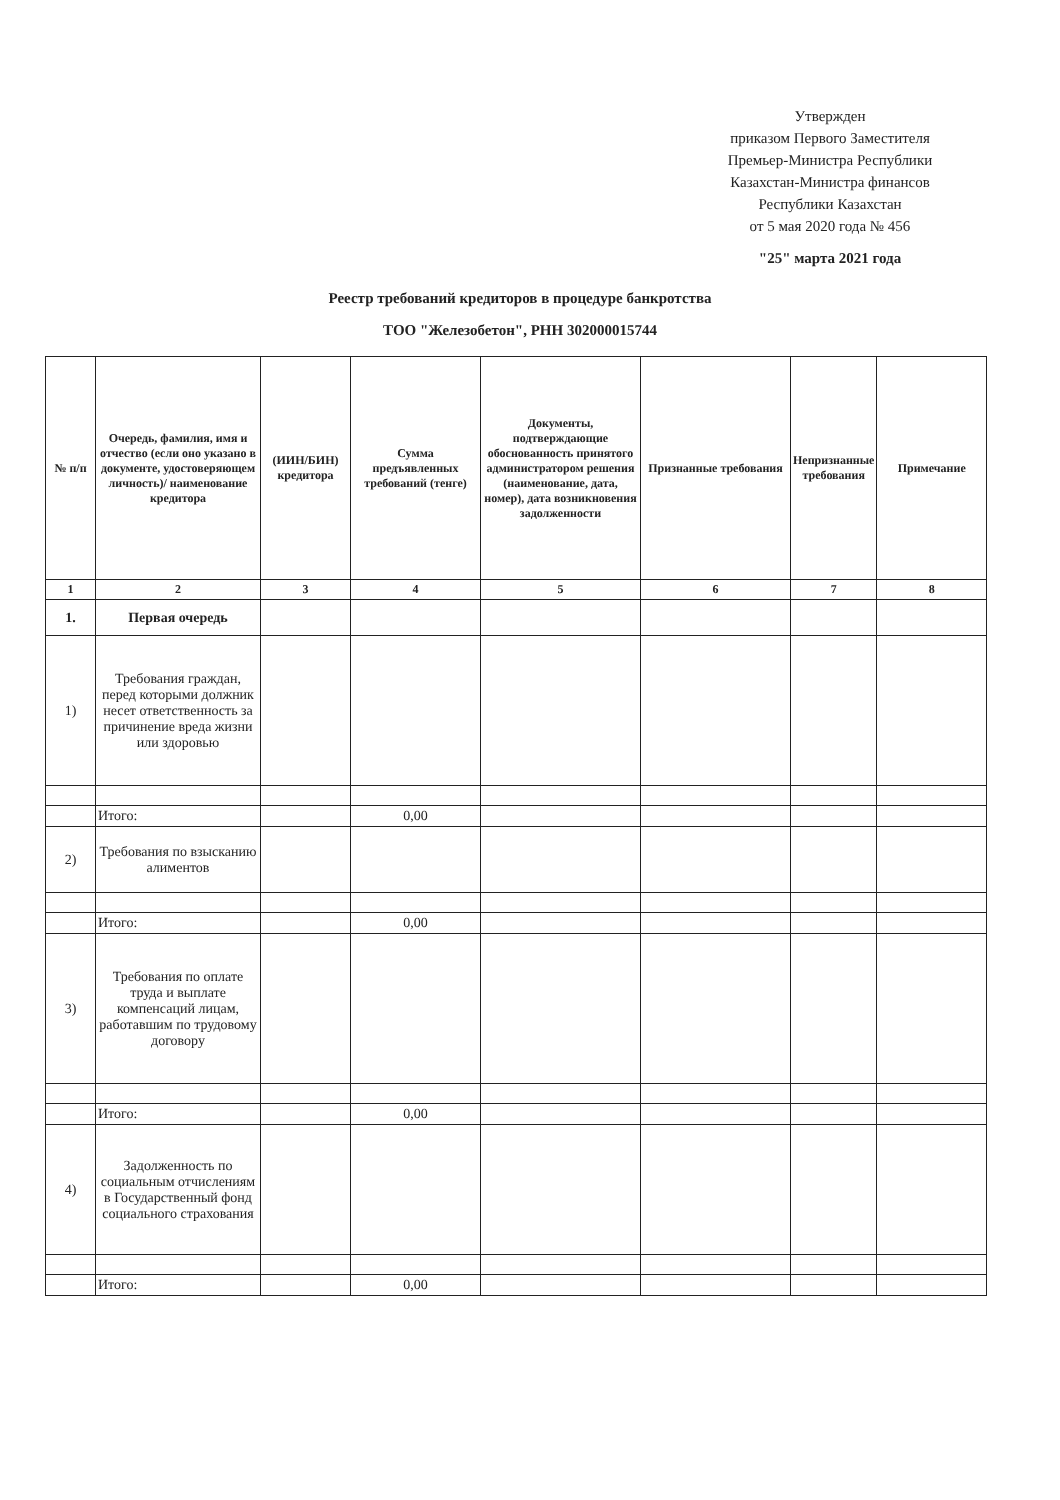Утвержден
приказом Первого Заместителя
Премьер-Министра Республики
Казахстан-Министра финансов
Республики Казахстан
от 5 мая 2020 года № 456
"25" марта 2021 года
Реестр требований кредиторов в процедуре банкротства
ТОО "Железобетон", РНН 302000015744
| № п/п | Очередь, фамилия, имя и отчество (если оно указано в документе, удостоверяющем личность)/ наименование кредитора | (ИИН/БИН) кредитора | Сумма предъявленных требований (тенге) | Документы, подтверждающие обоснованность принятого администратором решения (наименование, дата, номер), дата возникновения задолженности | Признанные требования | Непризнанные требования | Примечание |
| --- | --- | --- | --- | --- | --- | --- | --- |
| 1 | 2 | 3 | 4 | 5 | 6 | 7 | 8 |
| 1. | Первая очередь | | | | | | |
| 1) | Требования граждан, перед которыми должник несет ответственность за причинение вреда жизни или здоровью | | | | | | |
| | Итого: | | 0,00 | | | | |
| 2) | Требования по взысканию алиментов | | | | | | |
| | Итого: | | 0,00 | | | | |
| 3) | Требования по оплате труда и выплате компенсаций лицам, работавшим по трудовому договору | | | | | | |
| | Итого: | | 0,00 | | | | |
| 4) | Задолженность по социальным отчислениям в Государственный фонд социального страхования | | | | | | |
| | Итого: | | 0,00 | | | | |